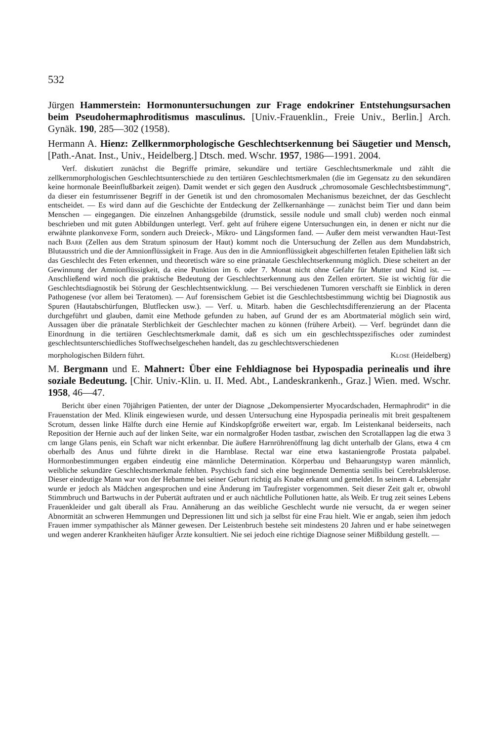532
Jürgen Hammerstein: Hormonuntersuchungen zur Frage endokriner Entstehungsursachen beim Pseudohermaphroditismus masculinus. [Univ.-Frauenklin., Freie Univ., Berlin.] Arch. Gynäk. 190, 285—302 (1958).
Hermann A. Hienz: Zellkernmorphologische Geschlechtserkennung bei Säugetier und Mensch, [Path.-Anat. Inst., Univ., Heidelberg.] Dtsch. med. Wschr. 1957, 1986—1991. 2004.
Verf. diskutiert zunächst die Begriffe primäre, sekundäre und tertiäre Geschlechtsmerkmale und zählt die zellkernmorphologischen Geschlechtsunterschiede zu den tertiären Geschlechtsmerkmalen (die im Gegensatz zu den sekundären keine hormonale Beeinflußbarkeit zeigen). Damit wendet er sich gegen den Ausdruck „chromosomale Geschlechtsbestimmung“, da dieser ein festumrissener Begriff in der Genetik ist und den chromosomalen Mechanismus bezeichnet, der das Geschlecht entscheidet. — Es wird dann auf die Geschichte der Entdeckung der Zellkernanhänge — zunächst beim Tier und dann beim Menschen — eingegangen. Die einzelnen Anhangsgebilde (drumstick, sessile nodule und small club) werden noch einmal beschrieben und mit guten Abbildungen unterlegt. Verf. geht auf frühere eigene Untersuchungen ein, in denen er nicht nur die erwähnte plankonvexe Form, sondern auch Dreieck-, Mikro- und Längsformen fand. — Außer dem meist verwandten Haut-Test nach Barr (Zellen aus dem Stratum spinosum der Haut) kommt noch die Untersuchung der Zellen aus dem Mundabstrich, Blutausstrich und die der Amnionflüssigkeit in Frage. Aus den in die Amnionflüssigkeit abgeschilferten fetalen Epithelien läßt sich das Geschlecht des Feten erkennen, und theoretisch wäre so eine pränatale Geschlechtserkennung möglich. Diese scheitert an der Gewinnung der Amnionflüssigkeit, da eine Punktion im 6. oder 7. Monat nicht ohne Gefahr für Mutter und Kind ist. — Anschließend wird noch die praktische Bedeutung der Geschlechtserkennung aus den Zellen erörtert. Sie ist wichtig für die Geschlechtsdiagnostik bei Störung der Geschlechtsentwicklung. — Bei verschiedenen Tumoren verschafft sie Einblick in deren Pathogenese (vor allem bei Teratomen). — Auf forensischem Gebiet ist die Geschlechtsbestimmung wichtig bei Diagnostik aus Spuren (Hautabschürfungen, Blutflecken usw.). — Verf. u. Mitarb. haben die Geschlechtsdifferenzierung an der Placenta durchgeführt und glauben, damit eine Methode gefunden zu haben, auf Grund der es am Abortmaterial möglich sein wird, Aussagen über die pränatale Sterblichkeit der Geschlechter machen zu können (frühere Arbeit). — Verf. begründet dann die Einordnung in die tertiären Geschlechtsmerkmale damit, daß es sich um ein geschlechtsspezifisches oder zumindest geschlechtsunterschiedliches Stoffwechselgeschehen handelt, das zu geschlechtsverschiedenen
morphologischen Bildern führt. Klose (Heidelberg)
M. Bergmann und E. Mahnert: Über eine Fehldiagnose bei Hypospadia perinealis und ihre soziale Bedeutung. [Chir. Univ.-Klin. u. II. Med. Abt., Landeskrankenh., Graz.] Wien. med. Wschr. 1958, 46—47.
Bericht über einen 70jährigen Patienten, der unter der Diagnose „Dekompensierter Myocardschaden, Hermaphrodit“ in die Frauenstation der Med. Klinik eingewiesen wurde, und dessen Untersuchung eine Hypospadia perinealis mit breit gespaltenem Scrotum, dessen linke Hälfte durch eine Hernie auf Kindskopfgröße erweitert war, ergab. Im Leistenkanal beiderseits, nach Reposition der Hernie auch auf der linken Seite, war ein normalgroßer Hoden tastbar, zwischen den Scrotallappen lag die etwa 3 cm lange Glans penis, ein Schaft war nicht erkennbar. Die äußere Harnröhrenöffnung lag dicht unterhalb der Glans, etwa 4 cm oberhalb des Anus und führte direkt in die Harnblase. Rectal war eine etwa kastaniengroße Prostata palpabel. Hormonbestimmungen ergaben eindeutig eine männliche Determination. Körperbau und Behaarungstyp waren männlich, weibliche sekundäre Geschlechtsmerkmale fehlten. Psychisch fand sich eine beginnende Dementia senilis bei Cerebralsklerose. Dieser eindeutige Mann war von der Hebamme bei seiner Geburt richtig als Knabe erkannt und gemeldet. In seinem 4. Lebensjahr wurde er jedoch als Mädchen angesprochen und eine Änderung im Taufregister vorgenommen. Seit dieser Zeit galt er, obwohl Stimmbruch und Bartwuchs in der Pubertät auftraten und er auch nächtliche Pollutionen hatte, als Weib. Er trug zeit seines Lebens Frauenkleider und galt überall als Frau. Annäherung an das weibliche Geschlecht wurde nie versucht, da er wegen seiner Abnormität an schweren Hemmungen und Depressionen litt und sich ja selbst für eine Frau hielt. Wie er angab, seien ihm jedoch Frauen immer sympathischer als Männer gewesen. Der Leistenbruch bestehe seit mindestens 20 Jahren und er habe seinetwegen und wegen anderer Krankheiten häufiger Ärzte konsultiert. Nie sei jedoch eine richtige Diagnose seiner Mißbildung gestellt. —